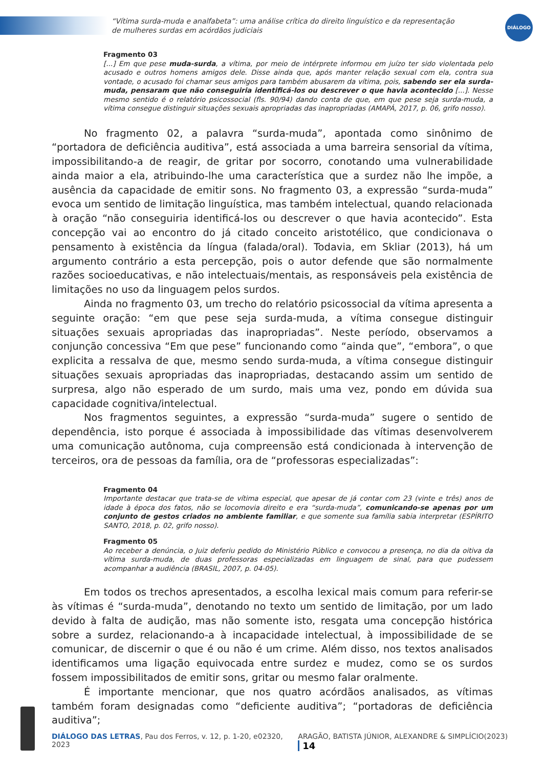“Vítima surda-muda e analfabeta”: uma análise crítica do direito linguístico e da representação
de mulheres surdas em acórdãos judiciais
DIÁLOGO
Fragmento 03
[...] Em que pese muda-surda, a vítima, por meio de intérprete informou em juízo ter sido violentada pelo acusado e outros homens amigos dele. Disse ainda que, após manter relação sexual com ela, contra sua vontade, o acusado foi chamar seus amigos para também abusarem da vítima, pois, sabendo ser ela surda-muda, pensaram que não conseguiria identificá-los ou descrever o que havia acontecido [...]. Nesse mesmo sentido é o relatório psicossocial (fls. 90/94) dando conta de que, em que pese seja surda-muda, a vítima consegue distinguir situações sexuais apropriadas das inapropriadas (AMAPÁ, 2017, p. 06, grifo nosso).
No fragmento 02, a palavra “surda-muda”, apontada como sinônimo de “portadora de deficiência auditiva”, está associada a uma barreira sensorial da vítima, impossibilitando-a de reagir, de gritar por socorro, conotando uma vulnerabilidade ainda maior a ela, atribuindo-lhe uma característica que a surdez não lhe impõe, a ausência da capacidade de emitir sons. No fragmento 03, a expressão “surda-muda” evoca um sentido de limitação linguística, mas também intelectual, quando relacionada à oração “não conseguiria identificá-los ou descrever o que havia acontecido”. Esta concepção vai ao encontro do já citado conceito aristotélico, que condicionava o pensamento à existência da língua (falada/oral). Todavia, em Skliar (2013), há um argumento contrário a esta percepção, pois o autor defende que são normalmente razões socioeducativas, e não intelectuais/mentais, as responsáveis pela existência de limitações no uso da linguagem pelos surdos.
Ainda no fragmento 03, um trecho do relatório psicossocial da vítima apresenta a seguinte oração: “em que pese seja surda-muda, a vítima consegue distinguir situações sexuais apropriadas das inapropriadas”. Neste período, observamos a conjunção concessiva “Em que pese” funcionando como “ainda que”, “embora”, o que explicita a ressalva de que, mesmo sendo surda-muda, a vítima consegue distinguir situações sexuais apropriadas das inapropriadas, destacando assim um sentido de surpresa, algo não esperado de um surdo, mais uma vez, pondo em dúvida sua capacidade cognitiva/intelectual.
Nos fragmentos seguintes, a expressão “surda-muda” sugere o sentido de dependência, isto porque é associada à impossibilidade das vítimas desenvolverem uma comunicação autônoma, cuja compreensão está condicionada à intervenção de terceiros, ora de pessoas da família, ora de “professoras especializadas”:
Fragmento 04
Importante destacar que trata-se de vítima especial, que apesar de já contar com 23 (vinte e três) anos de idade à época dos fatos, não se locomovia direito e era “surda-muda”, comunicando-se apenas por um conjunto de gestos criados no ambiente familiar, e que somente sua família sabia interpretar (ESPÍRITO SANTO, 2018, p. 02, grifo nosso).
Fragmento 05
Ao receber a denúncia, o Juiz deferiu pedido do Ministério Público e convocou a presença, no dia da oitiva da vítima surda-muda, de duas professoras especializadas em linguagem de sinal, para que pudessem acompanhar a audiência (BRASIL, 2007, p. 04-05).
Em todos os trechos apresentados, a escolha lexical mais comum para referir-se às vítimas é “surda-muda”, denotando no texto um sentido de limitação, por um lado devido à falta de audição, mas não somente isto, resgata uma concepção histórica sobre a surdez, relacionando-a à incapacidade intelectual, à impossibilidade de se comunicar, de discernir o que é ou não é um crime. Além disso, nos textos analisados identificamos uma ligação equivocada entre surdez e mudez, como se os surdos fossem impossibilitados de emitir sons, gritar ou mesmo falar oralmente.
É importante mencionar, que nos quatro acórdãos analisados, as vítimas também foram designadas como “deficiente auditiva”; “portadoras de deficiência auditiva”;
DIÁLOGO DAS LETRAS, Pau dos Ferros, v. 12, p. 1-20, e02320, 2023 ARAGÃO, BATISTA JÚNIOR, ALEXANDRE & SIMPLÍCIO(2023) 14